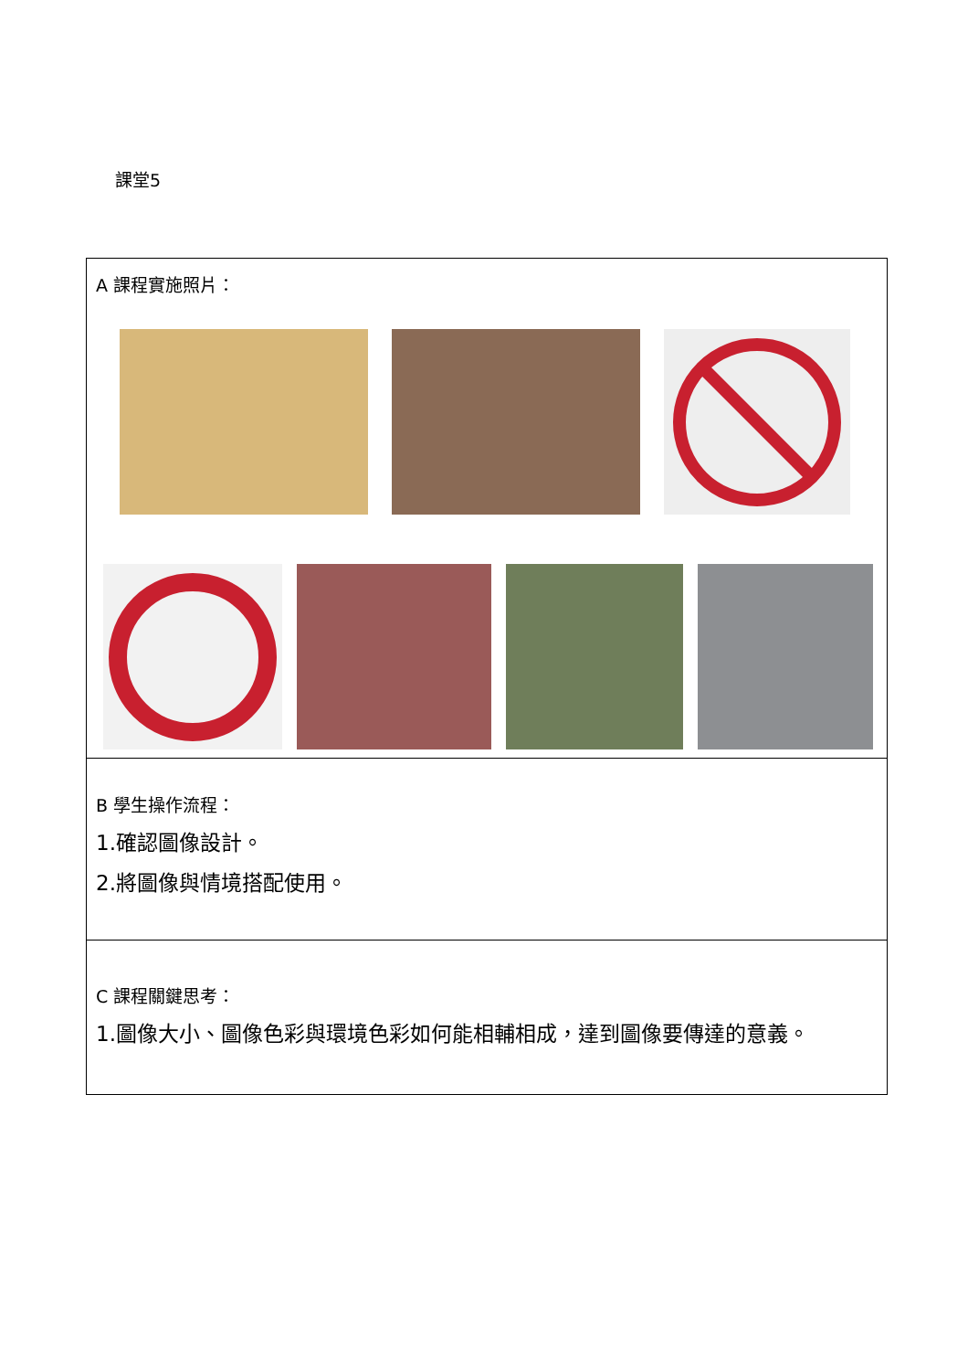課堂5
| A 課程實施照片： |
| B 學生操作流程： 1.確認圖像設計。 2.將圖像與情境搭配使用。 |
| C 課程關鍵思考： 1.圖像大小、圖像色彩與環境色彩如何能相輔相成，達到圖像要傳達的意義。 |